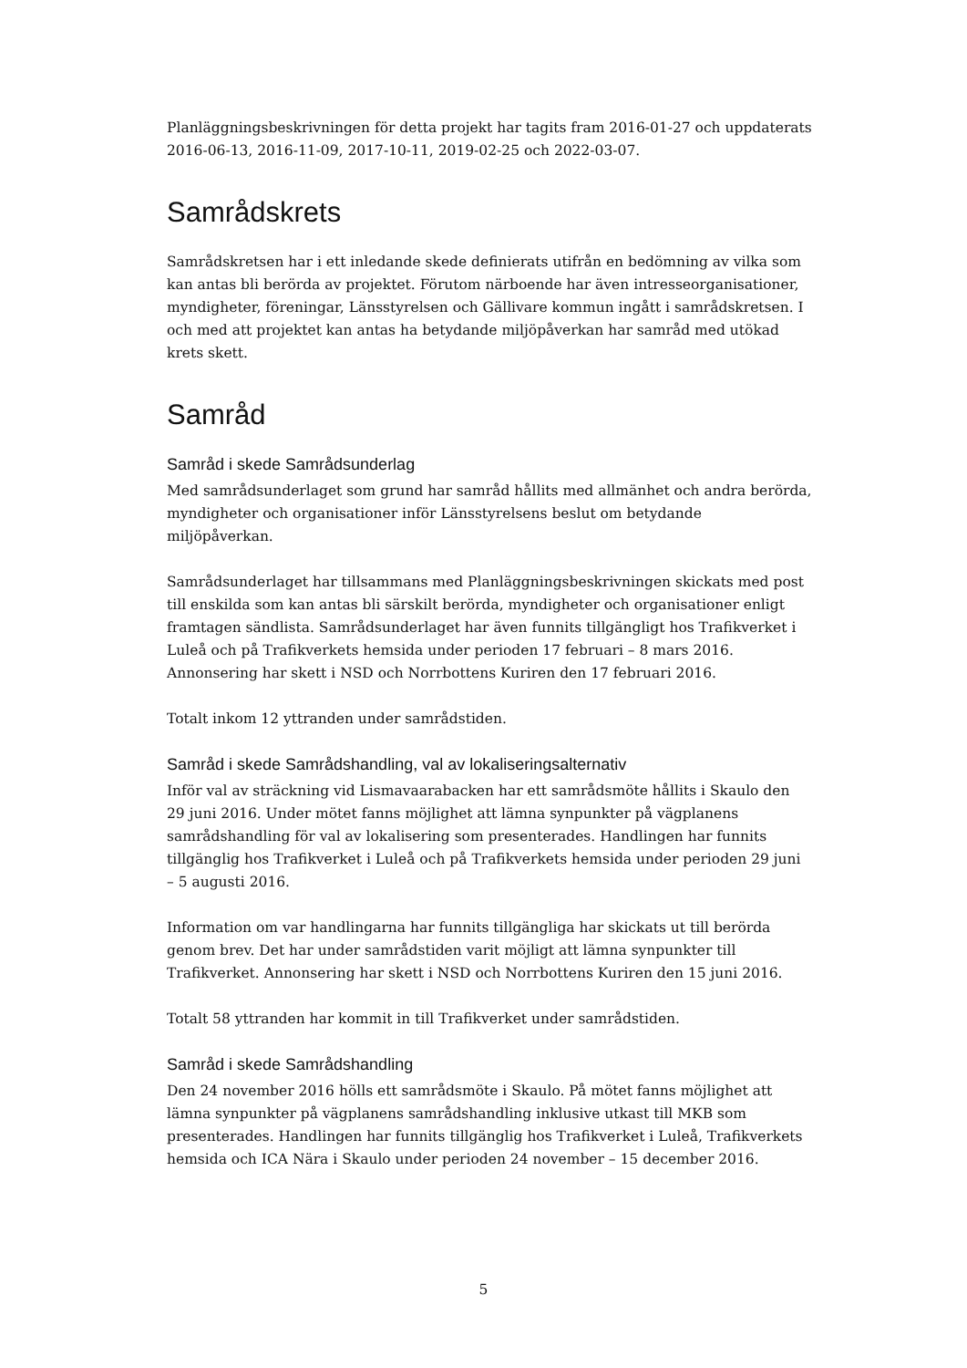Planläggningsbeskrivningen för detta projekt har tagits fram 2016-01-27 och uppdaterats 2016-06-13, 2016-11-09, 2017-10-11, 2019-02-25 och 2022-03-07.
Samrådskrets
Samrådskretsen har i ett inledande skede definierats utifrån en bedömning av vilka som kan antas bli berörda av projektet. Förutom närboende har även intresseorganisationer, myndigheter, föreningar, Länsstyrelsen och Gällivare kommun ingått i samrådskretsen. I och med att projektet kan antas ha betydande miljöpåverkan har samråd med utökad krets skett.
Samråd
Samråd i skede Samrådsunderlag
Med samrådsunderlaget som grund har samråd hållits med allmänhet och andra berörda, myndigheter och organisationer inför Länsstyrelsens beslut om betydande miljöpåverkan.
Samrådsunderlaget har tillsammans med Planläggningsbeskrivningen skickats med post till enskilda som kan antas bli särskilt berörda, myndigheter och organisationer enligt framtagen sändlista. Samrådsunderlaget har även funnits tillgängligt hos Trafikverket i Luleå och på Trafikverkets hemsida under perioden 17 februari – 8 mars 2016. Annonsering har skett i NSD och Norrbottens Kuriren den 17 februari 2016.
Totalt inkom 12 yttranden under samrådstiden.
Samråd i skede Samrådshandling, val av lokaliseringsalternativ
Inför val av sträckning vid Lismavaarabacken har ett samrådsmöte hållits i Skaulo den 29 juni 2016. Under mötet fanns möjlighet att lämna synpunkter på vägplanens samrådshandling för val av lokalisering som presenterades. Handlingen har funnits tillgänglig hos Trafikverket i Luleå och på Trafikverkets hemsida under perioden 29 juni – 5 augusti 2016.
Information om var handlingarna har funnits tillgängliga har skickats ut till berörda genom brev. Det har under samrådstiden varit möjligt att lämna synpunkter till Trafikverket. Annonsering har skett i NSD och Norrbottens Kuriren den 15 juni 2016.
Totalt 58 yttranden har kommit in till Trafikverket under samrådstiden.
Samråd i skede Samrådshandling
Den 24 november 2016 hölls ett samrådsmöte i Skaulo. På mötet fanns möjlighet att lämna synpunkter på vägplanens samrådshandling inklusive utkast till MKB som presenterades. Handlingen har funnits tillgänglig hos Trafikverket i Luleå, Trafikverkets hemsida och ICA Nära i Skaulo under perioden 24 november – 15 december 2016.
5